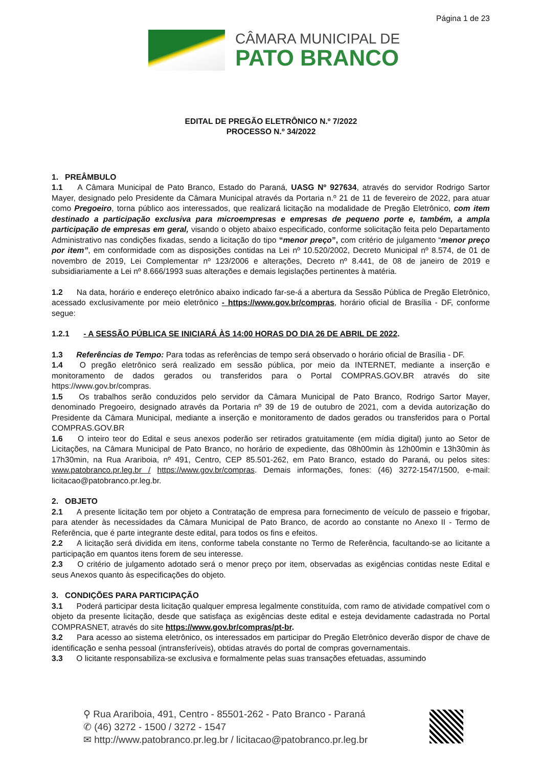Página 1 de 23
CÂMARA MUNICIPAL DE
PATO BRANCO
EDITAL DE PREGÃO ELETRÔNICO N.º 7/2022
PROCESSO N.º 34/2022
1. PREÂMBULO
1.1 A Câmara Municipal de Pato Branco, Estado do Paraná, UASG Nº 927634, através do servidor Rodrigo Sartor Mayer, designado pelo Presidente da Câmara Municipal através da Portaria n.º 21 de 11 de fevereiro de 2022, para atuar como Pregoeiro, torna público aos interessados, que realizará licitação na modalidade de Pregão Eletrônico, com item destinado a participação exclusiva para microempresas e empresas de pequeno porte e, também, a ampla participação de empresas em geral, visando o objeto abaixo especificado, conforme solicitação feita pelo Departamento Administrativo nas condições fixadas, sendo a licitação do tipo “menor preço”, com critério de julgamento “menor preço por item”, em conformidade com as disposições contidas na Lei nº 10.520/2002, Decreto Municipal nº 8.574, de 01 de novembro de 2019, Lei Complementar nº 123/2006 e alterações, Decreto nº 8.441, de 08 de janeiro de 2019 e subsidiariamente a Lei nº 8.666/1993 suas alterações e demais legislações pertinentes à matéria.
1.2 Na data, horário e endereço eletrônico abaixo indicado far-se-á a abertura da Sessão Pública de Pregão Eletrônico, acessado exclusivamente por meio eletrônico - https://www.gov.br/compras, horário oficial de Brasília - DF, conforme segue:
1.2.1 - A SESSÃO PÚBLICA SE INICIARÁ ÀS 14:00 HORAS DO DIA 26 DE ABRIL DE 2022.
1.3 Referências de Tempo: Para todas as referências de tempo será observado o horário oficial de Brasília - DF.
1.4 O pregão eletrônico será realizado em sessão pública, por meio da INTERNET, mediante a inserção e monitoramento de dados gerados ou transferidos para o Portal COMPRAS.GOV.BR através do site https://www.gov.br/compras.
1.5 Os trabalhos serão conduzidos pelo servidor da Câmara Municipal de Pato Branco, Rodrigo Sartor Mayer, denominado Pregoeiro, designado através da Portaria nº 39 de 19 de outubro de 2021, com a devida autorização do Presidente da Câmara Municipal, mediante a inserção e monitoramento de dados gerados ou transferidos para o Portal COMPRAS.GOV.BR
1.6 O inteiro teor do Edital e seus anexos poderão ser retirados gratuitamente (em mídia digital) junto ao Setor de Licitações, na Câmara Municipal de Pato Branco, no horário de expediente, das 08h00min às 12h00min e 13h30min às 17h30min, na Rua Arariboia, nº 491, Centro, CEP 85.501-262, em Pato Branco, estado do Paraná, ou pelos sites: www.patobranco.pr.leg.br / https://www.gov.br/compras. Demais informações, fones: (46) 3272-1547/1500, e-mail: licitacao@patobranco.pr.leg.br.
2. OBJETO
2.1 A presente licitação tem por objeto a Contratação de empresa para fornecimento de veículo de passeio e frigobar, para atender às necessidades da Câmara Municipal de Pato Branco, de acordo ao constante no Anexo II - Termo de Referência, que é parte integrante deste edital, para todos os fins e efeitos.
2.2 A licitação será dividida em itens, conforme tabela constante no Termo de Referência, facultando-se ao licitante a participação em quantos itens forem de seu interesse.
2.3 O critério de julgamento adotado será o menor preço por item, observadas as exigências contidas neste Edital e seus Anexos quanto às especificações do objeto.
3. CONDIÇÕES PARA PARTICIPAÇÃO
3.1 Poderá participar desta licitação qualquer empresa legalmente constituída, com ramo de atividade compatível com o objeto da presente licitação, desde que satisfaça as exigências deste edital e esteja devidamente cadastrada no Portal COMPRASNET, através do site https://www.gov.br/compras/pt-br.
3.2 Para acesso ao sistema eletrônico, os interessados em participar do Pregão Eletrônico deverão dispor de chave de identificação e senha pessoal (intransferíveis), obtidas através do portal de compras governamentais.
3.3 O licitante responsabiliza-se exclusiva e formalmente pelas suas transações efetuadas, assumindo
⚲ Rua Arariboia, 491, Centro - 85501-262 - Pato Branco - Paraná
✆ (46) 3272 - 1500 / 3272 - 1547
✉ http://www.patobranco.pr.leg.br / licitacao@patobranco.pr.leg.br